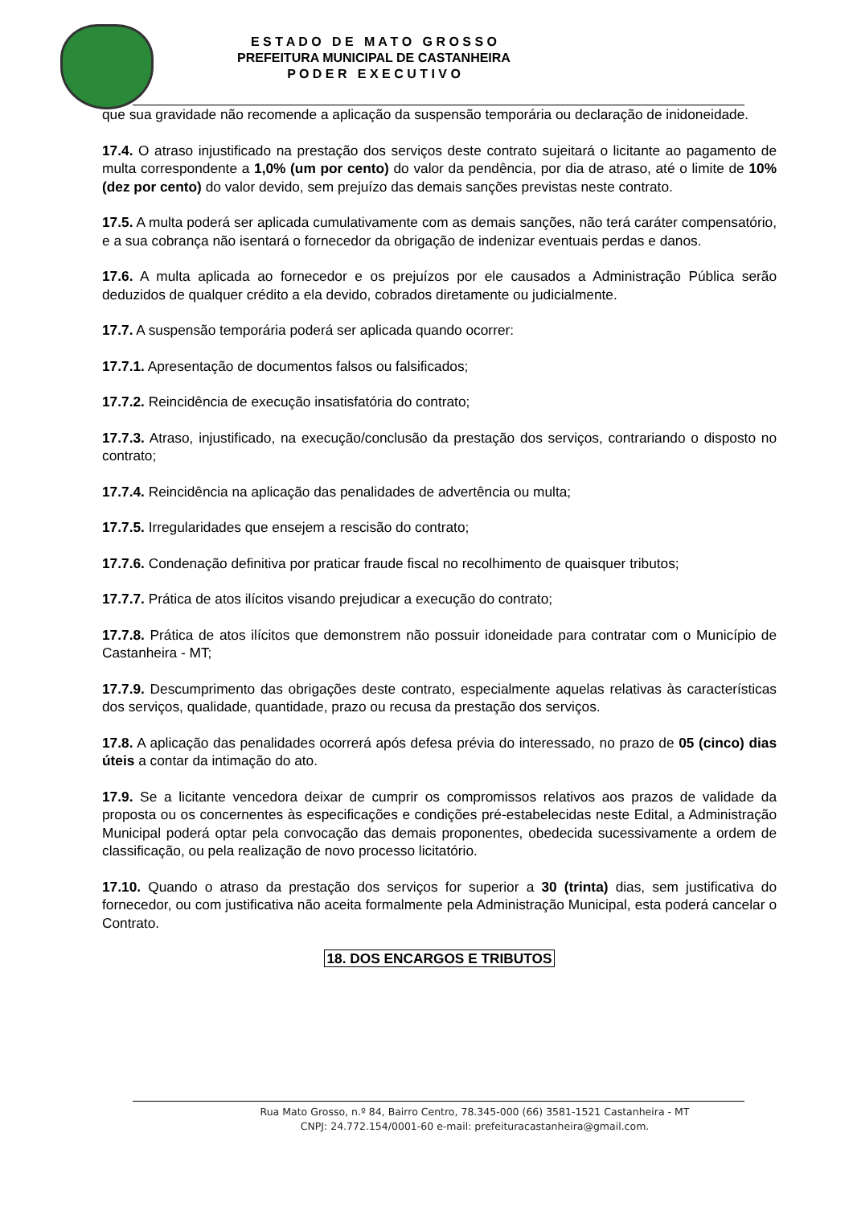E S T A D O D E M A T O G R O S S O
PREFEITURA MUNICIPAL DE CASTANHEIRA
P O D E R E X E C U T I V O
que sua gravidade não recomende a aplicação da suspensão temporária ou declaração de inidoneidade.
17.4. O atraso injustificado na prestação dos serviços deste contrato sujeitará o licitante ao pagamento de multa correspondente a 1,0% (um por cento) do valor da pendência, por dia de atraso, até o limite de 10% (dez por cento) do valor devido, sem prejuízo das demais sanções previstas neste contrato.
17.5. A multa poderá ser aplicada cumulativamente com as demais sanções, não terá caráter compensatório, e a sua cobrança não isentará o fornecedor da obrigação de indenizar eventuais perdas e danos.
17.6. A multa aplicada ao fornecedor e os prejuízos por ele causados a Administração Pública serão deduzidos de qualquer crédito a ela devido, cobrados diretamente ou judicialmente.
17.7. A suspensão temporária poderá ser aplicada quando ocorrer:
17.7.1. Apresentação de documentos falsos ou falsificados;
17.7.2. Reincidência de execução insatisfatória do contrato;
17.7.3. Atraso, injustificado, na execução/conclusão da prestação dos serviços, contrariando o disposto no contrato;
17.7.4. Reincidência na aplicação das penalidades de advertência ou multa;
17.7.5. Irregularidades que ensejem a rescisão do contrato;
17.7.6. Condenação definitiva por praticar fraude fiscal no recolhimento de quaisquer tributos;
17.7.7. Prática de atos ilícitos visando prejudicar a execução do contrato;
17.7.8. Prática de atos ilícitos que demonstrem não possuir idoneidade para contratar com o Município de Castanheira - MT;
17.7.9. Descumprimento das obrigações deste contrato, especialmente aquelas relativas às características dos serviços, qualidade, quantidade, prazo ou recusa da prestação dos serviços.
17.8. A aplicação das penalidades ocorrerá após defesa prévia do interessado, no prazo de 05 (cinco) dias úteis a contar da intimação do ato.
17.9. Se a licitante vencedora deixar de cumprir os compromissos relativos aos prazos de validade da proposta ou os concernentes às especificações e condições pré-estabelecidas neste Edital, a Administração Municipal poderá optar pela convocação das demais proponentes, obedecida sucessivamente a ordem de classificação, ou pela realização de novo processo licitatório.
17.10. Quando o atraso da prestação dos serviços for superior a 30 (trinta) dias, sem justificativa do fornecedor, ou com justificativa não aceita formalmente pela Administração Municipal, esta poderá cancelar o Contrato.
18. DOS ENCARGOS E TRIBUTOS
Rua Mato Grosso, n.º 84, Bairro Centro, 78.345-000 (66) 3581-1521 Castanheira - MT
CNPJ: 24.772.154/0001-60 e-mail: prefeituracastanheira@gmail.com.